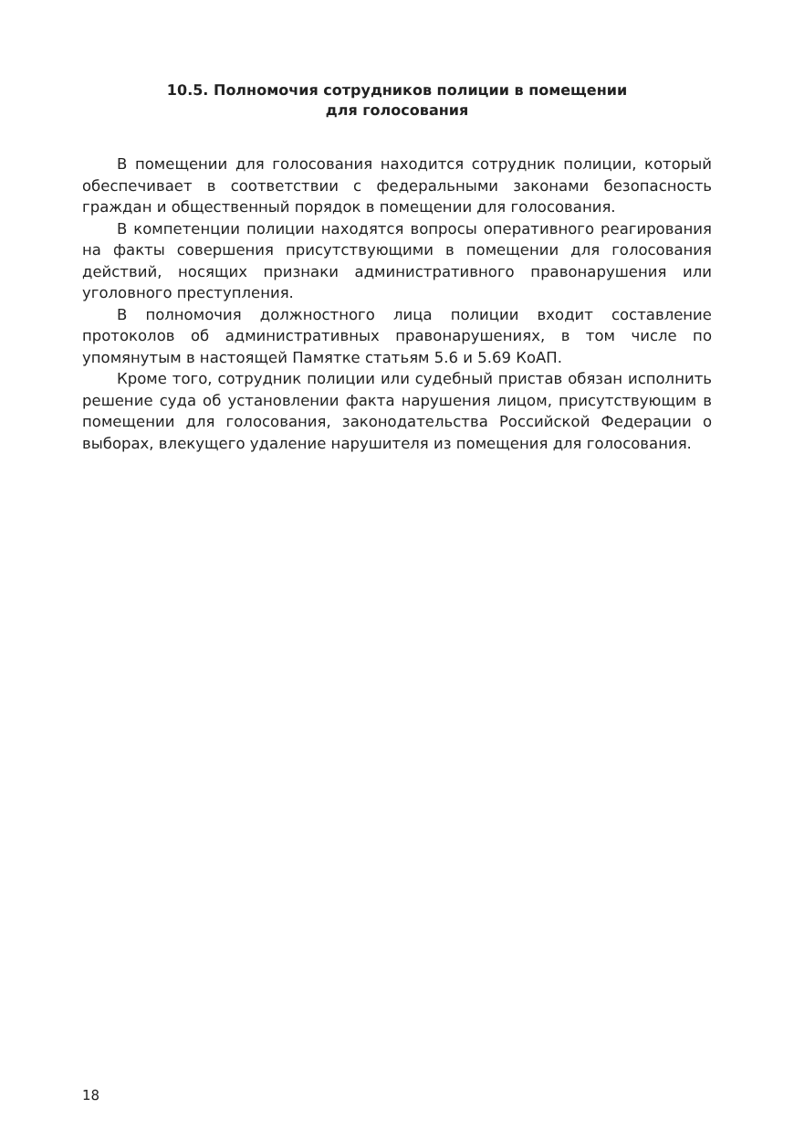10.5. Полномочия сотрудников полиции в помещении
для голосования
В помещении для голосования находится сотрудник полиции, который обеспечивает в соответствии с федеральными законами безопасность граждан и общественный порядок в помещении для голосования.
В компетенции полиции находятся вопросы оперативного реагирования на факты совершения присутствующими в помещении для голосования действий, носящих признаки административного правонарушения или уголовного преступления.
В полномочия должностного лица полиции входит составление протоколов об административных правонарушениях, в том числе по упомянутым в настоящей Памятке статьям 5.6 и 5.69 КоАП.
Кроме того, сотрудник полиции или судебный пристав обязан исполнить решение суда об установлении факта нарушения лицом, присутствующим в помещении для голосования, законодательства Российской Федерации о выборах, влекущего удаление нарушителя из помещения для голосования.
18